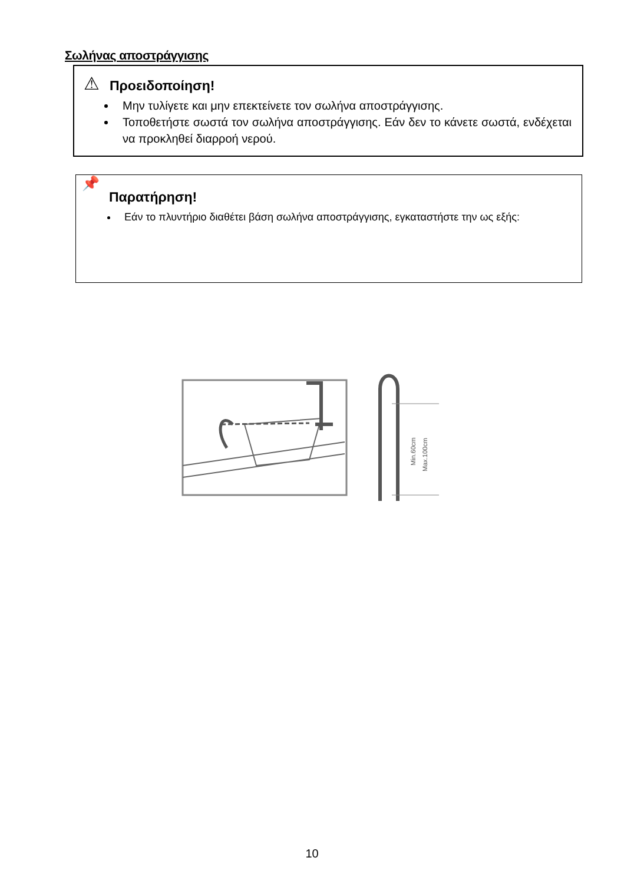Σωλήνας αποστράγγισης
⚠
Προειδοποίηση!
Μην τυλίγετε και μην επεκτείνετε τον σωλήνα αποστράγγισης.
Τοποθετήστε σωστά τον σωλήνα αποστράγγισης. Εάν δεν το κάνετε σωστά, ενδέχεται να προκληθεί διαρροή νερού.
📌
Παρατήρηση!
Εάν το πλυντήριο διαθέτει βάση σωλήνα αποστράγγισης, εγκαταστήστε την ως εξής:
Min.60cm
Max.100cm
10